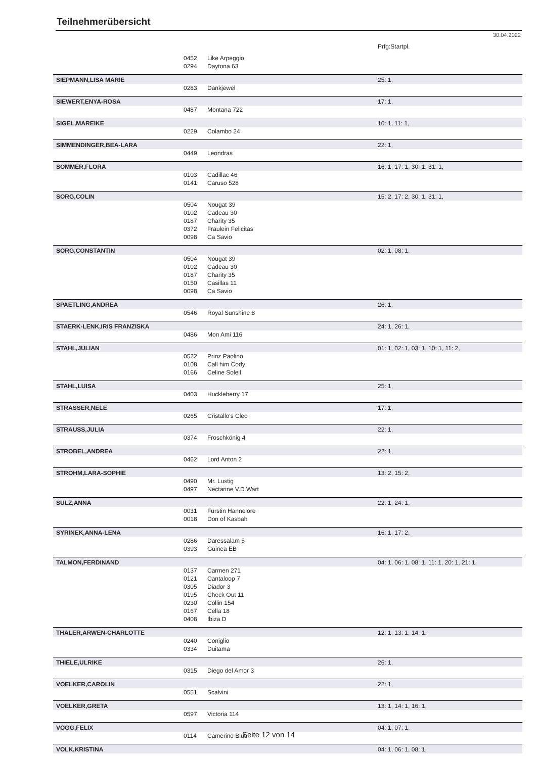Teilnehmerübersicht
30.04.2022
| | | | Prfg:Startpl. |
| | 0452 | Like Arpeggio | |
| | 0294 | Daytona 63 | |
| SIEPMANN,LISA MARIE | | | 25: 1, |
| | 0283 | Dankjewel | |
| SIEWERT,ENYA-ROSA | | | 17: 1, |
| | 0487 | Montana 722 | |
| SIGEL,MAREIKE | | | 10: 1, 11: 1, |
| | 0229 | Colambo 24 | |
| SIMMENDINGER,BEA-LARA | | | 22: 1, |
| | 0449 | Leondras | |
| SOMMER,FLORA | | | 16: 1, 17: 1, 30: 1, 31: 1, |
| | 0103 | Cadillac 46 | |
| | 0141 | Caruso 528 | |
| SORG,COLIN | | | 15: 2, 17: 2, 30: 1, 31: 1, |
| | 0504 | Nougat 39 | |
| | 0102 | Cadeau 30 | |
| | 0187 | Charity 35 | |
| | 0372 | Fräulein Felicitas | |
| | 0098 | Ca Savio | |
| SORG,CONSTANTIN | | | 02: 1, 08: 1, |
| | 0504 | Nougat 39 | |
| | 0102 | Cadeau 30 | |
| | 0187 | Charity 35 | |
| | 0150 | Casillas 11 | |
| | 0098 | Ca Savio | |
| SPAETLING,ANDREA | | | 26: 1, |
| | 0546 | Royal Sunshine 8 | |
| STAERK-LENK,IRIS FRANZISKA | | | 24: 1, 26: 1, |
| | 0486 | Mon Ami 116 | |
| STAHL,JULIAN | | | 01: 1, 02: 1, 03: 1, 10: 1, 11: 2, |
| | 0522 | Prinz Paolino | |
| | 0108 | Call him Cody | |
| | 0166 | Celine Soleil | |
| STAHL,LUISA | | | 25: 1, |
| | 0403 | Huckleberry 17 | |
| STRASSER,NELE | | | 17: 1, |
| | 0265 | Cristallo's Cleo | |
| STRAUSS,JULIA | | | 22: 1, |
| | 0374 | Froschkönig 4 | |
| STROBEL,ANDREA | | | 22: 1, |
| | 0462 | Lord Anton 2 | |
| STROHM,LARA-SOPHIE | | | 13: 2, 15: 2, |
| | 0490 | Mr. Lustig | |
| | 0497 | Nectarine V.D.Wart | |
| SULZ,ANNA | | | 22: 1, 24: 1, |
| | 0031 | Fürstin Hannelore | |
| | 0018 | Don of Kasbah | |
| SYRINEK,ANNA-LENA | | | 16: 1, 17: 2, |
| | 0286 | Daressalam 5 | |
| | 0393 | Guinea EB | |
| TALMON,FERDINAND | | | 04: 1, 06: 1, 08: 1, 11: 1, 20: 1, 21: 1, |
| | 0137 | Carmen 271 | |
| | 0121 | Cantaloop 7 | |
| | 0305 | Diador 3 | |
| | 0195 | Check Out 11 | |
| | 0230 | Collin 154 | |
| | 0167 | Cella 18 | |
| | 0408 | Ibiza D | |
| THALER,ARWEN-CHARLOTTE | | | 12: 1, 13: 1, 14: 1, |
| | 0240 | Coniglio | |
| | 0334 | Duitama | |
| THIELE,ULRIKE | | | 26: 1, |
| | 0315 | Diego del Amor 3 | |
| VOELKER,CAROLIN | | | 22: 1, |
| | 0551 | Scalvini | |
| VOELKER,GRETA | | | 13: 1, 14: 1, 16: 1, |
| | 0597 | Victoria 114 | |
| VOGG,FELIX | | | 04: 1, 07: 1, |
| | 0114 | Camerino Blue | |
| VOLK,KRISTINA | | | 04: 1, 06: 1, 08: 1, |
Seite 12 von 14